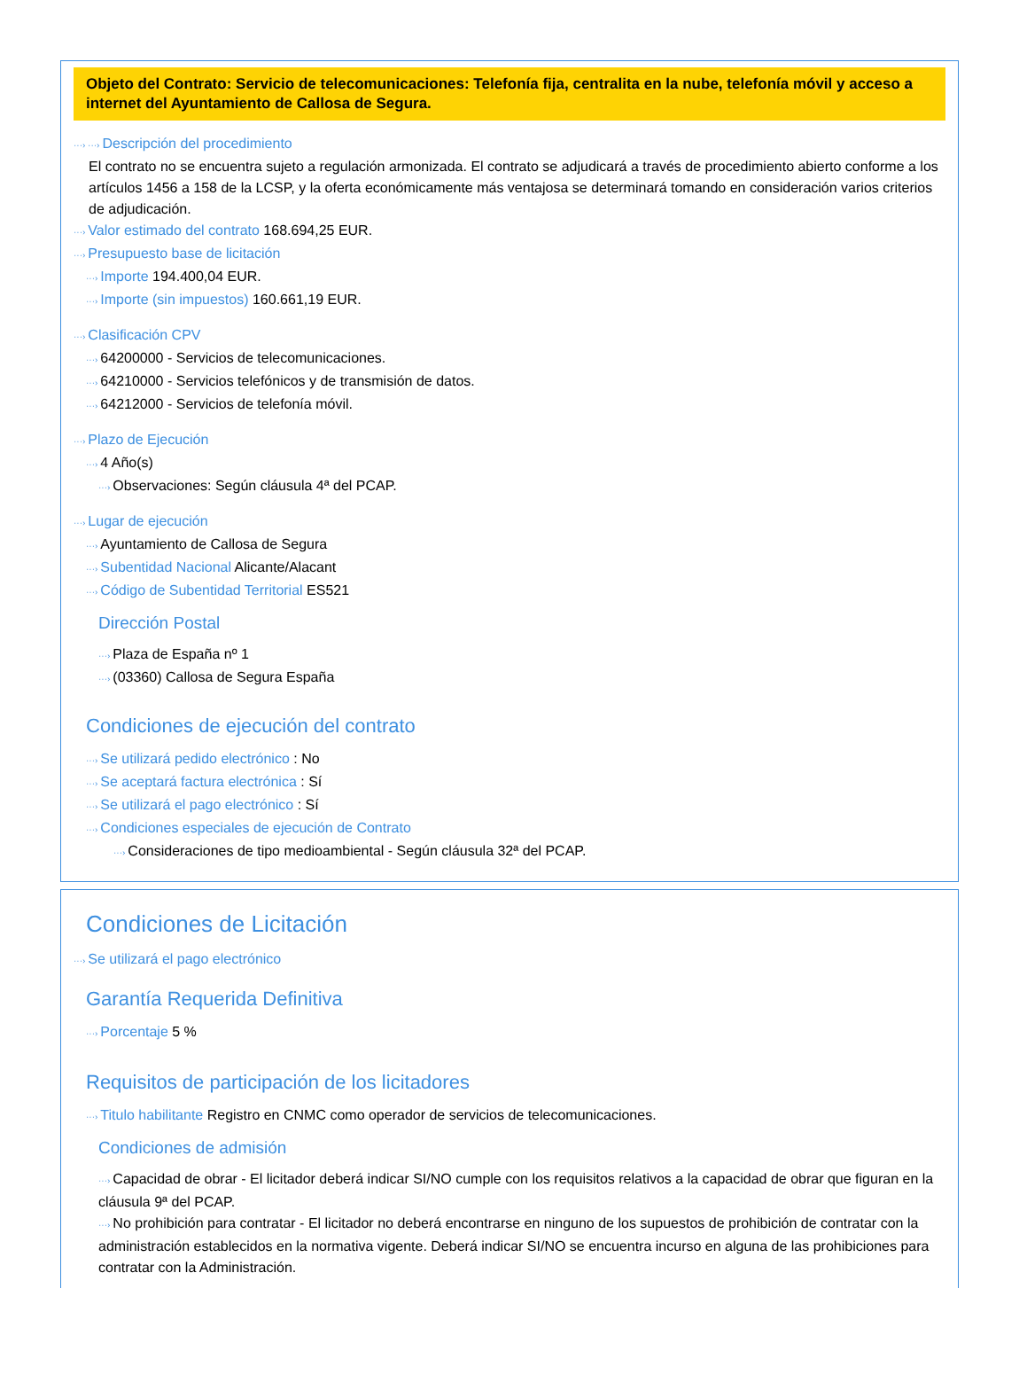Objeto del Contrato: Servicio de telecomunicaciones: Telefonía fija, centralita en la nube, telefonía móvil y acceso a internet del Ayuntamiento de Callosa de Segura.
···› ···› Descripción del procedimiento
El contrato no se encuentra sujeto a regulación armonizada. El contrato se adjudicará a través de procedimiento abierto conforme a los artículos 1456 a 158 de la LCSP, y la oferta económicamente más ventajosa se determinará tomando en consideración varios criterios de adjudicación.
···› Valor estimado del contrato 168.694,25 EUR.
···› Presupuesto base de licitación
···› Importe 194.400,04 EUR.
···› Importe (sin impuestos) 160.661,19 EUR.
···› Clasificación CPV
···› 64200000 - Servicios de telecomunicaciones.
···› 64210000 - Servicios telefónicos y de transmisión de datos.
···› 64212000 - Servicios de telefonía móvil.
···› Plazo de Ejecución
···› 4 Año(s)
···› Observaciones: Según cláusula 4ª del PCAP.
···› Lugar de ejecución
···› Ayuntamiento de Callosa de Segura
···› Subentidad Nacional Alicante/Alacant
···› Código de Subentidad Territorial ES521
Dirección Postal
···› Plaza de España nº 1
···› (03360) Callosa de Segura España
Condiciones de ejecución del contrato
···› Se utilizará pedido electrónico : No
···› Se aceptará factura electrónica : Sí
···› Se utilizará el pago electrónico : Sí
···› Condiciones especiales de ejecución de Contrato
···› Consideraciones de tipo medioambiental - Según cláusula 32ª del PCAP.
Condiciones de Licitación
···› Se utilizará el pago electrónico
Garantía Requerida Definitiva
···› Porcentaje 5 %
Requisitos de participación de los licitadores
···› Titulo habilitante Registro en CNMC como operador de servicios de telecomunicaciones.
Condiciones de admisión
···› Capacidad de obrar - El licitador deberá indicar SI/NO cumple con los requisitos relativos a la capacidad de obrar que figuran en la cláusula 9ª del PCAP.
···› No prohibición para contratar - El licitador no deberá encontrarse en ninguno de los supuestos de prohibición de contratar con la administración establecidos en la normativa vigente. Deberá indicar SI/NO se encuentra incurso en alguna de las prohibiciones para contratar con la Administración.
···›